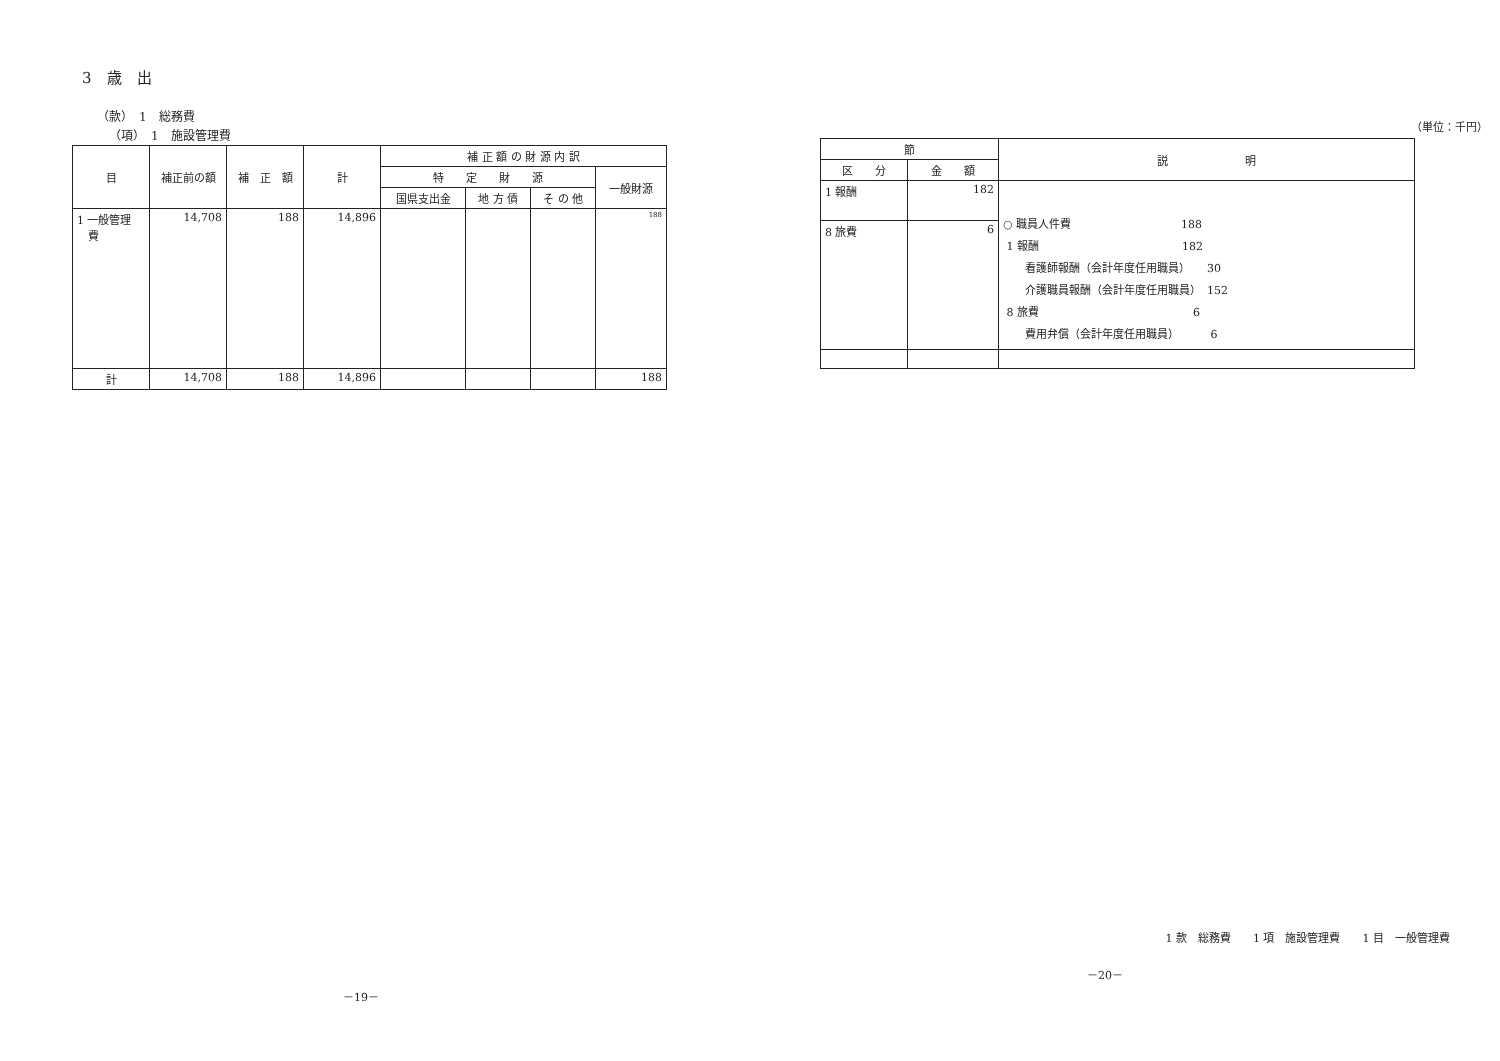3　歳　出
（款）　1　総務費
（項）　1　施設管理費
| 目 | 補正前の額 | 補 正 額 | 計 | 補 正 額 の 財 源 内 訳 | | | |
| --- | --- | --- | --- | --- | --- | --- | --- |
| | | | | 特 定 財 源 | | | 一般財源 |
| | | | | 国県支出金 | 地 方 債 | そ の 他 | |
| 1 一般管理 費 | 14,708 | 188 | 14,896 | | | | 188 |
| 計 | 14,708 | 188 | 14,896 | | | | 188 |
－19－
（単位：千円）
| 節 | | 説 明 |
| --- | --- | --- |
| 区 分 | 金 額 | |
| 1 報酬 | 182 | ○ 職員人件費 188 1 報酬 182 看護師報酬（会計年度任用職員） 30 介護職員報酬（会計年度任用職員） 152 8 旅費 6 費用弁償（会計年度任用職員） 6 |
| 8 旅費 | 6 | |
1 款　総務費　　1 項　施設管理費　　1 目　一般管理費
－20－